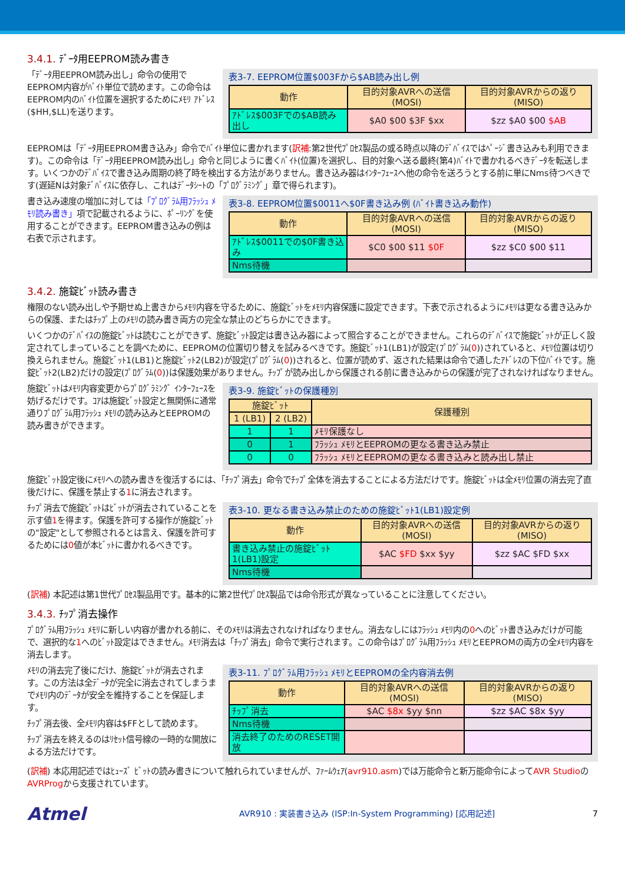3.4.1. ﾃﾞｰﾀ用EEPROM読み書き
「ﾃﾞｰﾀ用EEPROM読み出し」命令の使用でEEPROM内容がﾊﾞｲﾄ単位で読めます。この命令はEEPROM内のﾊﾞｲﾄ位置を選択するためにﾒﾓﾘ ｱﾄﾞﾚｽ($HH,$LL)を送ります。
表3-7. EEPROM位置$003Fから$AB読み出し例
| 動作 | 目的対象AVRへの送信 (MOSI) | 目的対象AVRからの返り (MISO) |
| --- | --- | --- |
| ｱﾄﾞﾚｽ$003Fでの$AB読み出し | $A0 $00 $3F $xx | $zz $A0 $00 $AB |
EEPROMは「ﾃﾞｰﾀ用EEPROM書き込み」命令でﾊﾞｲﾄ単位に書かれます(訳補:第2世代ﾌﾟﾛｾｽ製品の或る時点以降のﾃﾞﾊﾞｲｽではﾍﾟｰｼﾞ書き込みも利用できます)。この命令は「ﾃﾞｰﾀ用EEPROM読み出し」命令と同じように書くﾊﾞｲﾄ(位置)を選択し、目的対象へ送る最終(第4)ﾊﾞｲﾄで書かれるべきﾃﾞｰﾀを転送します。いくつかのﾃﾞﾊﾞｲｽで書き込み周期の終了時を検出する方法がありません。書き込み器はｲﾝﾀｰﾌｪｰｽへ他の命令を送ろうとする前に単にNms待つべきです(遅延Nは対象ﾃﾞﾊﾞｲｽに依存し、これはﾃﾞｰﾀｼｰﾄの「ﾌﾟﾛｸﾞﾗﾐﾝｸﾞ」章で得られます)。
書き込み速度の増加に対しては「ﾌﾟﾛｸﾞﾗﾑ用ﾌﾗｯｼｭ ﾒﾓﾘ読み書き」項で記載されるように、ﾎﾟｰﾘﾝｸﾞを使用することができます。EEPROM書き込みの例は右表で示されます。
表3-8. EEPROM位置$0011へ$0F書き込み例 (ﾊﾞｲﾄ書き込み動作)
| 動作 | 目的対象AVRへの送信 (MOSI) | 目的対象AVRからの返り (MISO) |
| --- | --- | --- |
| ｱﾄﾞﾚｽ$0011での$0F書き込み | $C0 $00 $11 $0F | $zz $C0 $00 $11 |
| Nms待機 | | |
3.4.2. 施錠ﾋﾞｯﾄ読み書き
権限のない読み出しや予期せぬ上書きからﾒﾓﾘ内容を守るために、施錠ﾋﾞｯﾄをﾒﾓﾘ内容保護に設定できます。下表で示されるようにﾒﾓﾘは更なる書き込みからの保護、またはﾁｯﾌﾟ上のﾒﾓﾘの読み書き両方の完全な禁止のどちらかにできます。
いくつかのﾃﾞﾊﾞｲｽの施錠ﾋﾞｯﾄは読むことができず、施錠ﾋﾞｯﾄ設定は書き込み器によって照合することができません。これらのﾃﾞﾊﾞｲｽで施錠ﾋﾞｯﾄが正しく設定されてしまっていることを調べために、EEPROMの位置切り替えを試みるべきです。施錠ﾋﾞｯﾄ1(LB1)が設定(ﾌﾟﾛｸﾞﾗﾑ(0))されていると、ﾒﾓﾘ位置は切り換えられません。施錠ﾋﾞｯﾄ1(LB1)と施錠ﾋﾞｯﾄ2(LB2)が設定(ﾌﾟﾛｸﾞﾗﾑ(0))されると、位置が読めず、返された結果は命令で通したｱﾄﾞﾚｽの下位ﾊﾞｲﾄです。施錠ﾋﾞｯﾄ2(LB2)だけの設定(ﾌﾟﾛｸﾞﾗﾑ(0))は保護効果がありません。ﾁｯﾌﾟが読み出しから保護される前に書き込みからの保護が完了されなければなりません。
施錠ﾋﾞｯﾄはﾒﾓﾘ内容変更からﾌﾟﾛｸﾞﾗﾐﾝｸﾞ ｲﾝﾀｰﾌｪｰｽを妨げるだけです。ｺｱは施錠ﾋﾞｯﾄ設定と無関係に通常通りﾌﾟﾛｸﾞﾗﾑ用ﾌﾗｯｼｭ ﾒﾓﾘの読み込みとEEPROMの読み書きができます。
表3-9. 施錠ﾋﾞｯﾄの保護種別
| 施錠ﾋﾞｯﾄ | | 保護種別 |
| --- | --- | --- |
| 1 (LB1) | 2 (LB2) | |
| 1 | 1 | ﾒﾓﾘ保護なし |
| 0 | 1 | ﾌﾗｯｼｭ ﾒﾓﾘとEEPROMの更なる書き込み禁止 |
| 0 | 0 | ﾌﾗｯｼｭ ﾒﾓﾘとEEPROMの更なる書き込みと読み出し禁止 |
施錠ﾋﾞｯﾄ設定後にﾒﾓﾘへの読み書きを復活するには、「ﾁｯﾌﾟ消去」命令でﾁｯﾌﾟ全体を消去することによる方法だけです。施錠ﾋﾞｯﾄは全ﾒﾓﾘ位置の消去完了直後だけに、保護を禁止する1に消去されます。
ﾁｯﾌﾟ消去で施錠ﾋﾞｯﾄはﾋﾞｯﾄが消去されていることを示す値1を得ます。保護を許可する操作が施錠ﾋﾞｯﾄの"設定"として参照されるとは言え、保護を許可するためには0値が本ﾋﾞｯﾄに書かれるべきです。
表3-10. 更なる書き込み禁止のための施錠ﾋﾞｯﾄ1(LB1)設定例
| 動作 | 目的対象AVRへの送信 (MOSI) | 目的対象AVRからの返り (MISO) |
| --- | --- | --- |
| 書き込み禁止の施錠ﾋﾞｯﾄ1(LB1)設定 | $AC $FD $xx $yy | $zz $AC $FD $xx |
| Nms待機 | | |
(訳補) 本記述は第1世代ﾌﾟﾛｾｽ製品用です。基本的に第2世代ﾌﾟﾛｾｽ製品では命令形式が異なっていることに注意してください。
3.4.3. ﾁｯﾌﾟ消去操作
ﾌﾟﾛｸﾞﾗﾑ用ﾌﾗｯｼｭ ﾒﾓﾘに新しい内容が書かれる前に、そのﾒﾓﾘは消去されなければなりません。消去なしにはﾌﾗｯｼｭ ﾒﾓﾘ内の0へのﾋﾞｯﾄ書き込みだけが可能で、選択的な1へのﾋﾞｯﾄ設定はできません。ﾒﾓﾘ消去は「ﾁｯﾌﾟ消去」命令で実行されます。この命令はﾌﾟﾛｸﾞﾗﾑ用ﾌﾗｯｼｭ ﾒﾓﾘとEEPROMの両方の全ﾒﾓﾘ内容を消去します。
ﾒﾓﾘの消去完了後にだけ、施錠ﾋﾞｯﾄが消去されます。この方法は全ﾃﾞｰﾀが完全に消去されてしまうまでﾒﾓﾘ内のﾃﾞｰﾀが安全を維持することを保証します。
ﾁｯﾌﾟ消去後、全ﾒﾓﾘ内容は$FFとして読めます。
ﾁｯﾌﾟ消去を終えるのはﾘｾｯﾄ信号線の一時的な開放による方法だけです。
表3-11. ﾌﾟﾛｸﾞﾗﾑ用ﾌﾗｯｼｭ ﾒﾓﾘとEEPROMの全内容消去例
| 動作 | 目的対象AVRへの送信 (MOSI) | 目的対象AVRからの返り (MISO) |
| --- | --- | --- |
| ﾁｯﾌﾟ消去 | $AC $8x $yy $nn | $zz $AC $8x $yy |
| Nms待機 | | |
| 消去終了のためのRESET開放 | | |
(訳補) 本応用記述ではﾋｭｰｽﾞ ﾋﾞｯﾄの読み書きについて触れられていませんが、ﾌｧｰﾑｳｪｱ(avr910.asm)では万能命令と新万能命令によってAVR StudioのAVRProgから支援されています。
Atmel
AVR910 : 実装書き込み (ISP:In-System Programming) [応用記述]
7